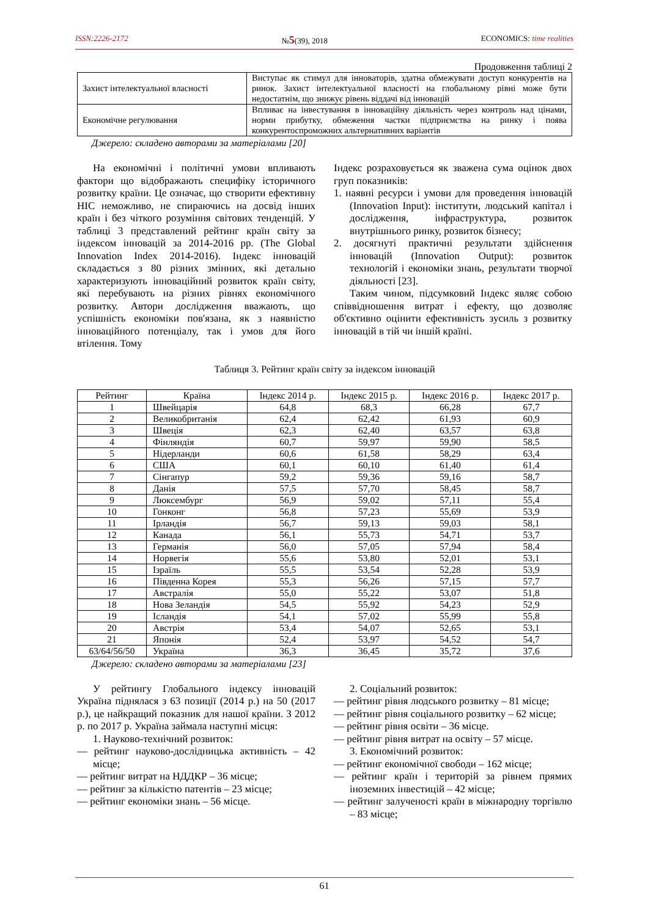ISSN:2226-2172 №5(39), 2018 ECONOMICS: time realities
Продовження таблиці 2
| Захист інтелектуальної власності | Виступає як стимул для інноваторів, здатна обмежувати доступ конкурентів на ринок. Захист інтелектуальної власності на глобальному рівні може бути недостатнім, що знижує рівень віддачі від інновацій |
| Економічне регулювання | Впливає на інвестування в інноваційну діяльність через контроль над цінами, норми прибутку, обмеження частки підприємства на ринку і поява конкурентоспроможних альтернативних варіантів |
Джерело: складено авторами за матеріалами [20]
На економічні і політичні умови впливають фактори що відображають специфіку історичного розвитку країни. Це означає, що створити ефективну НІС неможливо, не спираючись на досвід інших країн і без чіткого розуміння світових тенденцій. У таблиці 3 представлений рейтинг країн світу за індексом інновацій за 2014-2016 рр. (The Global Innovation Index 2014-2016). Індекс інновацій складається з 80 різних змінних, які детально характеризують інноваційний розвиток країн світу, які перебувають на різних рівнях економічного розвитку. Автори дослідження вважають, що успішність економіки пов'язана, як з наявністю інноваційного потенціалу, так і умов для його втілення. Тому
Індекс розраховується як зважена сума оцінок двох груп показників:
1. наявні ресурси і умови для проведення інновацій (Innovation Input): інститути, людський капітал і дослідження, інфраструктура, розвиток внутрішнього ринку, розвиток бізнесу;
2. досягнуті практичні результати здійснення інновацій (Innovation Output): розвиток технологій і економіки знань, результати творчої діяльності [23].
Таким чином, підсумковий Індекс являє собою співвідношення витрат і ефекту, що дозволяє об'єктивно оцінити ефективність зусиль з розвитку інновацій в тій чи іншій країні.
Таблиця 3. Рейтинг країн світу за індексом інновацій
| Рейтинг | Країна | Індекс 2014 р. | Індекс 2015 р. | Індекс 2016 р. | Індекс 2017 р. |
| --- | --- | --- | --- | --- | --- |
| 1 | Швейцарія | 64,8 | 68,3 | 66,28 | 67,7 |
| 2 | Великобританія | 62,4 | 62,42 | 61,93 | 60,9 |
| 3 | Швеція | 62,3 | 62,40 | 63,57 | 63,8 |
| 4 | Фінляндія | 60,7 | 59,97 | 59,90 | 58,5 |
| 5 | Нідерланди | 60,6 | 61,58 | 58,29 | 63,4 |
| 6 | США | 60,1 | 60,10 | 61,40 | 61,4 |
| 7 | Сінгапур | 59,2 | 59,36 | 59,16 | 58,7 |
| 8 | Данія | 57,5 | 57,70 | 58,45 | 58,7 |
| 9 | Люксембург | 56,9 | 59,02 | 57,11 | 55,4 |
| 10 | Гонконг | 56,8 | 57,23 | 55,69 | 53,9 |
| 11 | Ірландія | 56,7 | 59,13 | 59,03 | 58,1 |
| 12 | Канада | 56,1 | 55,73 | 54,71 | 53,7 |
| 13 | Германія | 56,0 | 57,05 | 57,94 | 58,4 |
| 14 | Норвегія | 55,6 | 53,80 | 52,01 | 53,1 |
| 15 | Ізраїль | 55,5 | 53,54 | 52,28 | 53,9 |
| 16 | Південна Корея | 55,3 | 56,26 | 57,15 | 57,7 |
| 17 | Австралія | 55,0 | 55,22 | 53,07 | 51,8 |
| 18 | Нова Зеландія | 54,5 | 55,92 | 54,23 | 52,9 |
| 19 | Ісландія | 54,1 | 57,02 | 55,99 | 55,8 |
| 20 | Австрія | 53,4 | 54,07 | 52,65 | 53,1 |
| 21 | Японія | 52,4 | 53,97 | 54,52 | 54,7 |
| 63/64/56/50 | Україна | 36,3 | 36,45 | 35,72 | 37,6 |
Джерело: складено авторами за матеріалами [23]
У рейтингу Глобального індексу інновацій Україна піднялася з 63 позиції (2014 р.) на 50 (2017 р.), це найкращий показник для нашої країни. З 2012 р. по 2017 р. Україна займала наступні місця:
1. Науково-технічний розвиток:
— рейтинг науково-дослідницька активність – 42 місце;
— рейтинг витрат на НДДКР – 36 місце;
— рейтинг за кількістю патентів – 23 місце;
— рейтинг економіки знань – 56 місце.
2. Соціальний розвиток:
— рейтинг рівня людського розвитку – 81 місце;
— рейтинг рівня соціального розвитку – 62 місце;
— рейтинг рівня освіти – 36 місце.
— рейтинг рівня витрат на освіту – 57 місце.
3. Економічний розвиток:
— рейтинг економічної свободи – 162 місце;
— рейтинг країн і територій за рівнем прямих іноземних інвестицій – 42 місце;
— рейтинг залученості країн в міжнародну торгівлю – 83 місце;
61